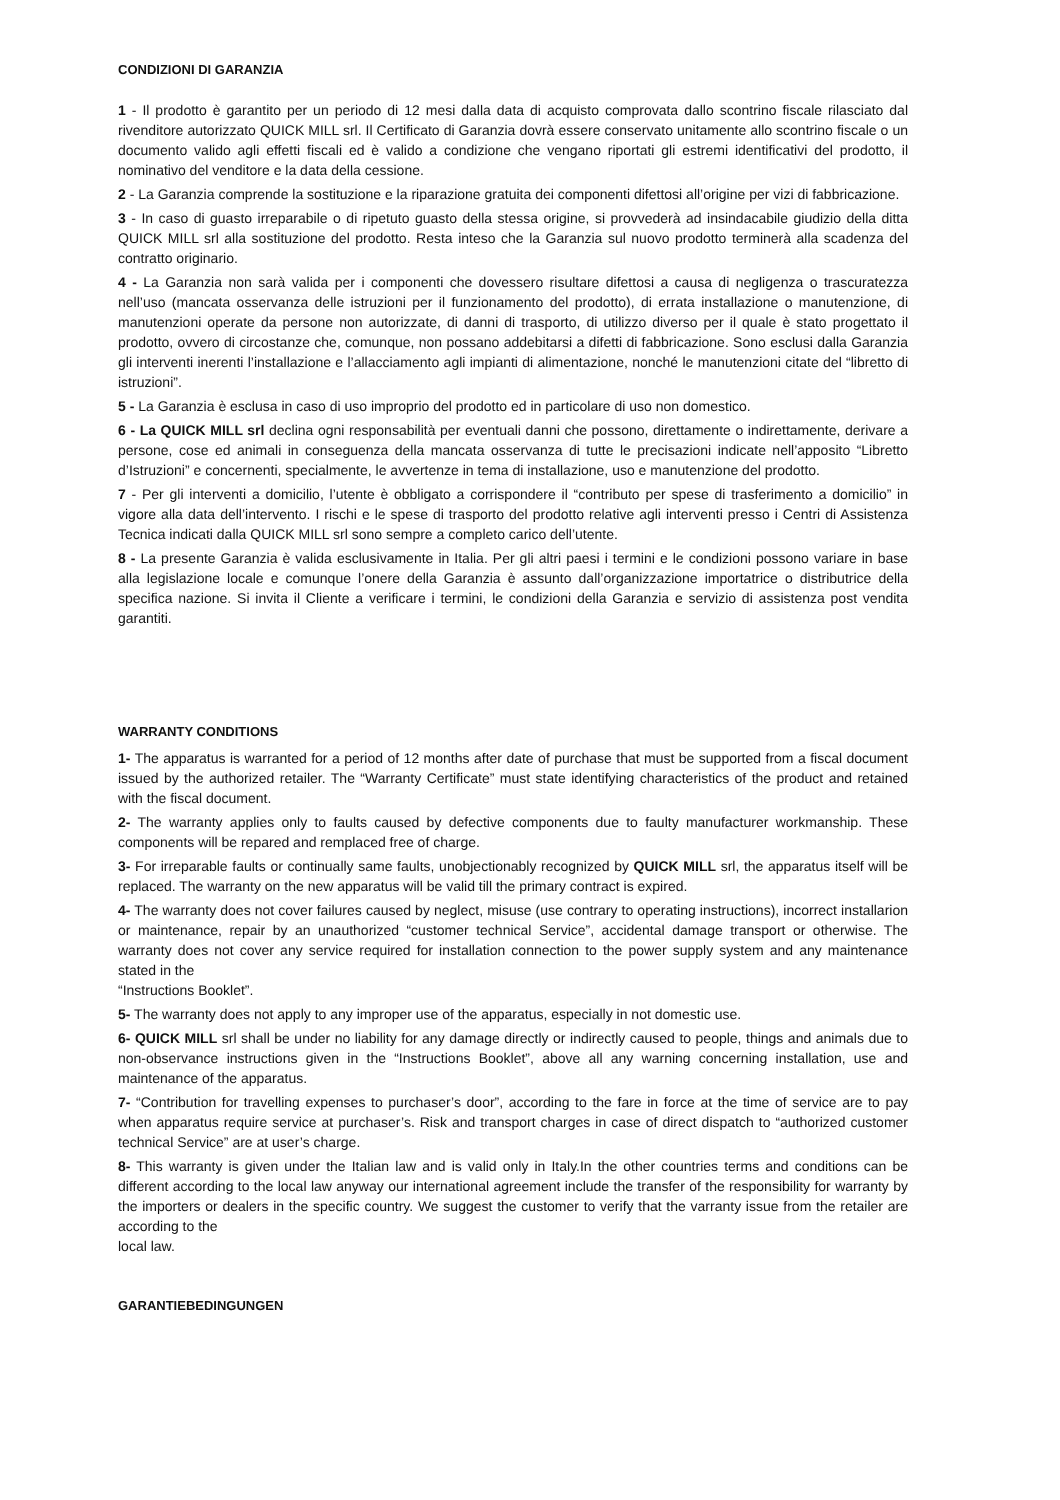CONDIZIONI DI GARANZIA
1 - Il prodotto è garantito per un periodo di 12 mesi dalla data di acquisto comprovata dallo scontrino fiscale rilasciato dal rivenditore autorizzato QUICK MILL srl. Il Certificato di Garanzia dovrà essere conservato unitamente allo scontrino fiscale o un documento valido agli effetti fiscali ed è valido a condizione che vengano riportati gli estremi identificativi del prodotto, il nominativo del venditore e la data della cessione.
2 - La Garanzia comprende la sostituzione e la riparazione gratuita dei componenti difettosi all’origine per vizi di fabbricazione.
3 - In caso di guasto irreparabile o di ripetuto guasto della stessa origine, si provvederà ad insindacabile giudizio della ditta QUICK MILL srl alla sostituzione del prodotto. Resta inteso che la Garanzia sul nuovo prodotto terminerà alla scadenza del contratto originario.
4 - La Garanzia non sarà valida per i componenti che dovessero risultare difettosi a causa di negligenza o trascuratezza nell’uso (mancata osservanza delle istruzioni per il funzionamento del prodotto), di errata installazione o manutenzione, di manutenzioni operate da persone non autorizzate, di danni di trasporto, di utilizzo diverso per il quale è stato progettato il prodotto, ovvero di circostanze che, comunque, non possano addebitarsi a difetti di fabbricazione. Sono esclusi dalla Garanzia gli interventi inerenti l’installazione e l’allacciamento agli impianti di alimentazione, nonché le manutenzioni citate del “libretto di istruzioni”.
5 - La Garanzia è esclusa in caso di uso improprio del prodotto ed in particolare di uso non domestico.
6 - La QUICK MILL srl declina ogni responsabilità per eventuali danni che possono, direttamente o indirettamente, derivare a persone, cose ed animali in conseguenza della mancata osservanza di tutte le precisazioni indicate nell’apposito “Libretto d’Istruzioni” e concernenti, specialmente, le avvertenze in tema di installazione, uso e manutenzione del prodotto.
7 - Per gli interventi a domicilio, l’utente è obbligato a corrispondere il “contributo per spese di trasferimento a domicilio” in vigore alla data dell’intervento. I rischi e le spese di trasporto del prodotto relative agli interventi presso i Centri di Assistenza Tecnica indicati dalla QUICK MILL srl sono sempre a completo carico dell’utente.
8 - La presente Garanzia è valida esclusivamente in Italia. Per gli altri paesi i termini e le condizioni possono variare in base alla legislazione locale e comunque l’onere della Garanzia è assunto dall’organizzazione importatrice o distributrice della specifica nazione. Si invita il Cliente a verificare i termini, le condizioni della Garanzia e servizio di assistenza post vendita garantiti.
WARRANTY CONDITIONS
1- The apparatus is warranted for a period of 12 months after date of purchase that must be supported from a fiscal document issued by the authorized retailer. The “Warranty Certificate” must state identifying characteristics of the product and retained with the fiscal document.
2- The warranty applies only to faults caused by defective components due to faulty manufacturer workmanship. These components will be repared and remplaced free of charge.
3- For irreparable faults or continually same faults, unobjectionably recognized by QUICK MILL srl, the apparatus itself will be replaced. The warranty on the new apparatus will be valid till the primary contract is expired.
4- The warranty does not cover failures caused by neglect, misuse (use contrary to operating instructions), incorrect installarion or maintenance, repair by an unauthorized “customer technical Service”, accidental damage transport or otherwise. The warranty does not cover any service required for installation connection to the power supply system and any maintenance stated in the
“Instructions Booklet”.
5- The warranty does not apply to any improper use of the apparatus, especially in not domestic use.
6- QUICK MILL srl shall be under no liability for any damage directly or indirectly caused to people, things and animals due to non-observance instructions given in the “Instructions Booklet”, above all any warning concerning installation, use and maintenance of the apparatus.
7- “Contribution for travelling expenses to purchaser’s door”, according to the fare in force at the time of service are to pay when apparatus require service at purchaser’s. Risk and transport charges in case of direct dispatch to “authorized customer technical Service” are at user’s charge.
8- This warranty is given under the Italian law and is valid only in Italy.In the other countries terms and conditions can be different according to the local law anyway our international agreement include the transfer of the responsibility for warranty by the importers or dealers in the specific country. We suggest the customer to verify that the varranty issue from the retailer are according to the
local law.
GARANTIEBEDINGUNGEN